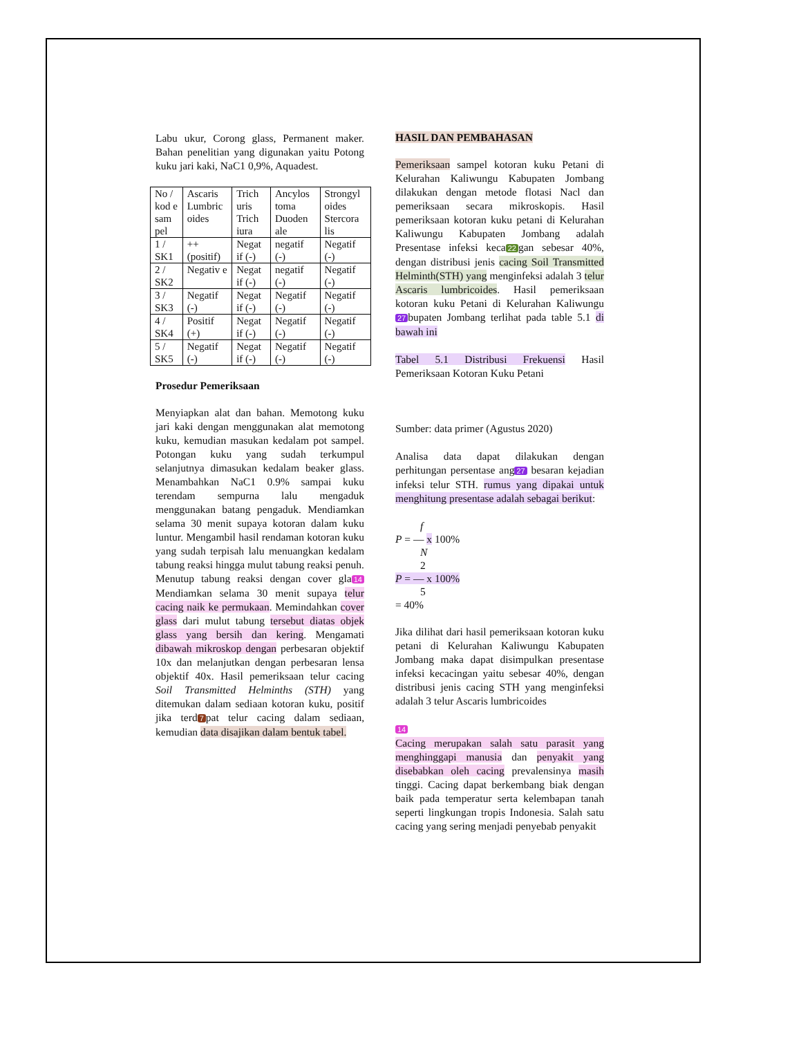Labu ukur, Corong glass, Permanent maker. Bahan penelitian yang digunakan yaitu Potong kuku jari kaki, NaC1 0,9%, Aquadest.
| No / kod e sam pel | Ascaris Lumbric oides | Trich uris Trich iura | Ancylos toma Duoden ale | Strongyl oides Stercora lis |
| 1 / SK1 | ++ (positif) | Negat if (-) | negatif (-) | Negatif (-) |
| 2 / SK2 | Negativ e | Negat if (-) | negatif (-) | Negatif (-) |
| 3 / SK3 | Negatif (-) | Negat if (-) | Negatif (-) | Negatif (-) |
| 4 / SK4 | Positif (+) | Negat if (-) | Negatif (-) | Negatif (-) |
| 5 / SK5 | Negatif (-) | Negat if (-) | Negatif (-) | Negatif (-) |
Prosedur Pemeriksaan
Menyiapkan alat dan bahan. Memotong kuku jari kaki dengan menggunakan alat memotong kuku, kemudian masukan kedalam pot sampel. Potongan kuku yang sudah terkumpul selanjutnya dimasukan kedalam beaker glass. Menambahkan NaC1 0.9% sampai kuku terendam sempurna lalu mengaduk menggunakan batang pengaduk. Mendiamkan selama 30 menit supaya kotoran dalam kuku luntur. Mengambil hasil rendaman kotoran kuku yang sudah terpisah lalu menuangkan kedalam tabung reaksi hingga mulut tabung reaksi penuh. Menutup tabung reaksi dengan cover gla 14 Mendiamkan selama 30 menit supaya telur cacing naik ke permukaan. Memindahkan cover glass dari mulut tabung tersebut diatas objek glass yang bersih dan kering. Mengamati dibawah mikroskop dengan perbesaran objektif 10x dan melanjutkan dengan perbesaran lensa objektif 40x. Hasil pemeriksaan telur cacing Soil Transmitted Helminths (STH) yang ditemukan dalam sediaan kotoran kuku, positif jika terd 7 pat telur cacing dalam sediaan, kemudian data disajikan dalam bentuk tabel.
HASIL DAN PEMBAHASAN
Pemeriksaan sampel kotoran kuku Petani di Kelurahan Kaliwungu Kabupaten Jombang dilakukan dengan metode flotasi Nacl dan pemeriksaan secara mikroskopis. Hasil pemeriksaan kotoran kuku petani di Kelurahan Kaliwungu Kabupaten Jombang adalah Presentase infeksi keca 22 gan sebesar 40%, dengan distribusi jenis cacing Soil Transmitted Helminth(STH) yang menginfeksi adalah 3 telur Ascaris lumbricoides. Hasil pemeriksaan kotoran kuku Petani di Kelurahan Kaliwungu 27 bupaten Jombang terlihat pada table 5.1 di bawah ini
Tabel 5.1 Distribusi Frekuensi Hasil Pemeriksaan Kotoran Kuku Petani
Sumber: data primer (Agustus 2020)
Analisa data dapat dilakukan dengan perhitungan persentase ang 27 besaran kejadian infeksi telur STH. rumus yang dipakai untuk menghitung presentase adalah sebagai berikut:
f
P = — x 100%
N
2
P = — x 100%
5
= 40%
Jika dilihat dari hasil pemeriksaan kotoran kuku petani di Kelurahan Kaliwungu Kabupaten Jombang maka dapat disimpulkan presentase infeksi kecacingan yaitu sebesar 40%, dengan distribusi jenis cacing STH yang menginfeksi adalah 3 telur Ascaris lumbricoides
14
Cacing merupakan salah satu parasit yang menghinggapi manusia dan penyakit yang disebabkan oleh cacing prevalensinya masih tinggi. Cacing dapat berkembang biak dengan baik pada temperatur serta kelembapan tanah seperti lingkungan tropis Indonesia. Salah satu cacing yang sering menjadi penyebab penyakit